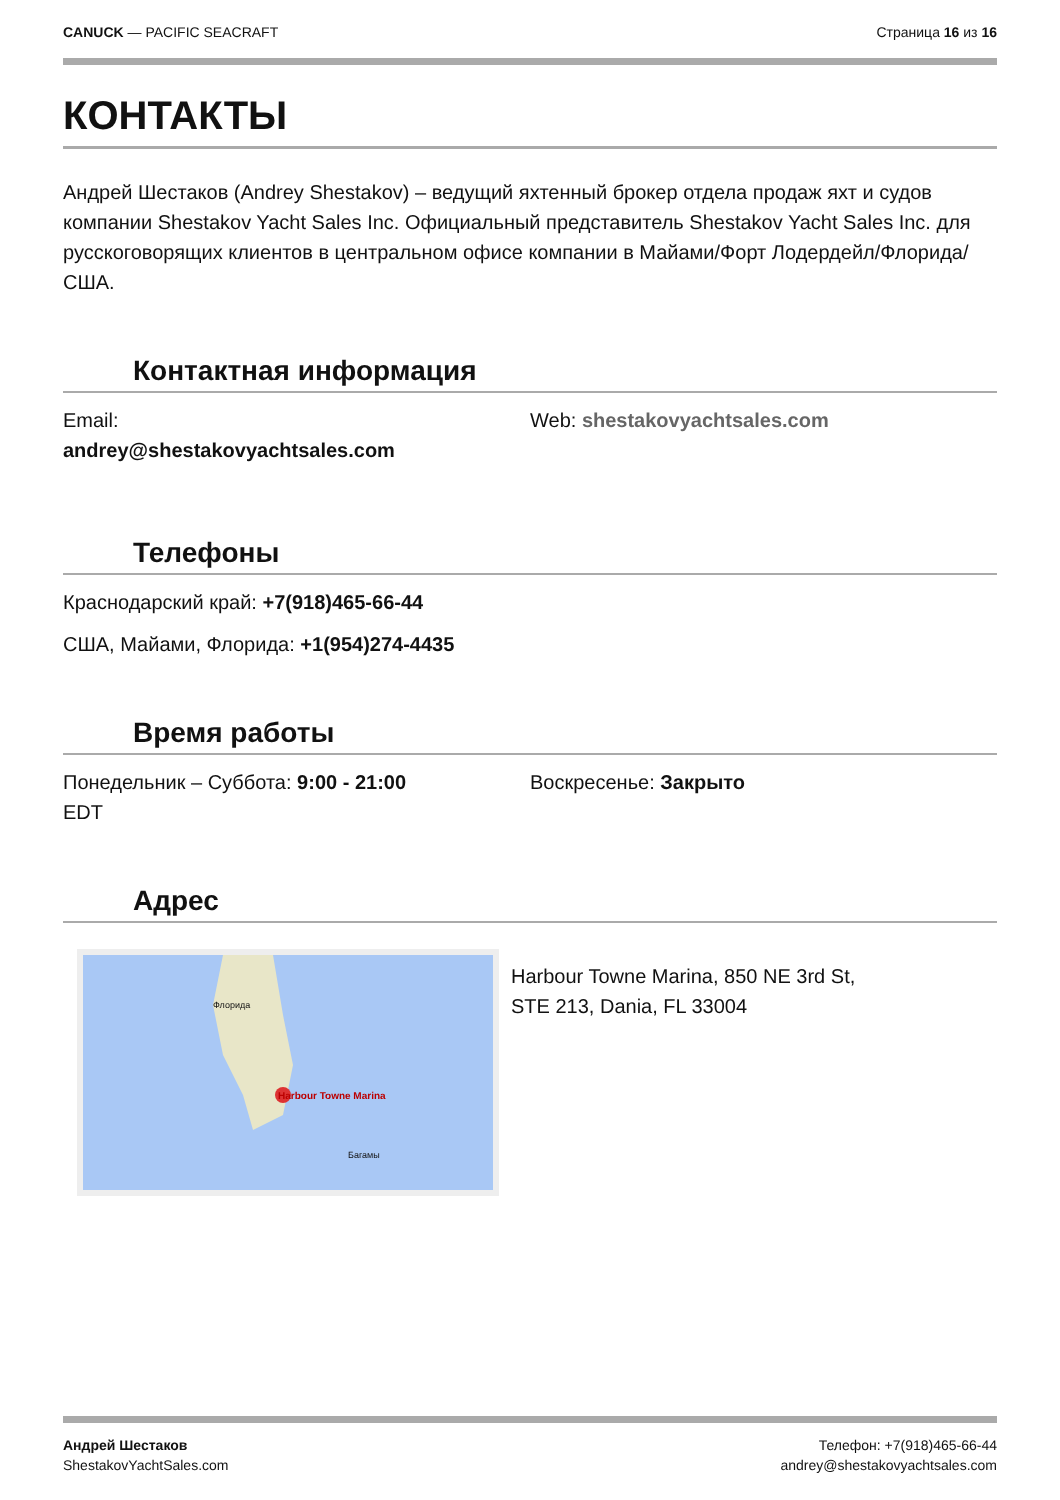CANUCK — PACIFIC SEACRAFT Страница 16 из 16
КОНТАКТЫ
Андрей Шестаков (Andrey Shestakov) – ведущий яхтенный брокер отдела продаж яхт и судов компании Shestakov Yacht Sales Inc. Официальный представитель Shestakov Yacht Sales Inc. для русскоговорящих клиентов в центральном офисе компании в Майами/Форт Лодердейл/Флорида/США.
Контактная информация
Email:
andrey@shestakovyachtsales.com
Web: shestakovyachtsales.com
Телефоны
Краснодарский край: +7(918)465-66-44
США, Майами, Флорида: +1(954)274-4435
Время работы
Понедельник – Суббота: 9:00 - 21:00
EDT
Воскресенье: Закрыто
Адрес
Harbour Towne Marina
Флорида
Багамы
Harbour Towne Marina, 850 NE 3rd St,
STE 213, Dania, FL 33004
Андрей Шестаков
ShestakovYachtSales.com
Телефон: +7(918)465-66-44
andrey@shestakovyachtsales.com